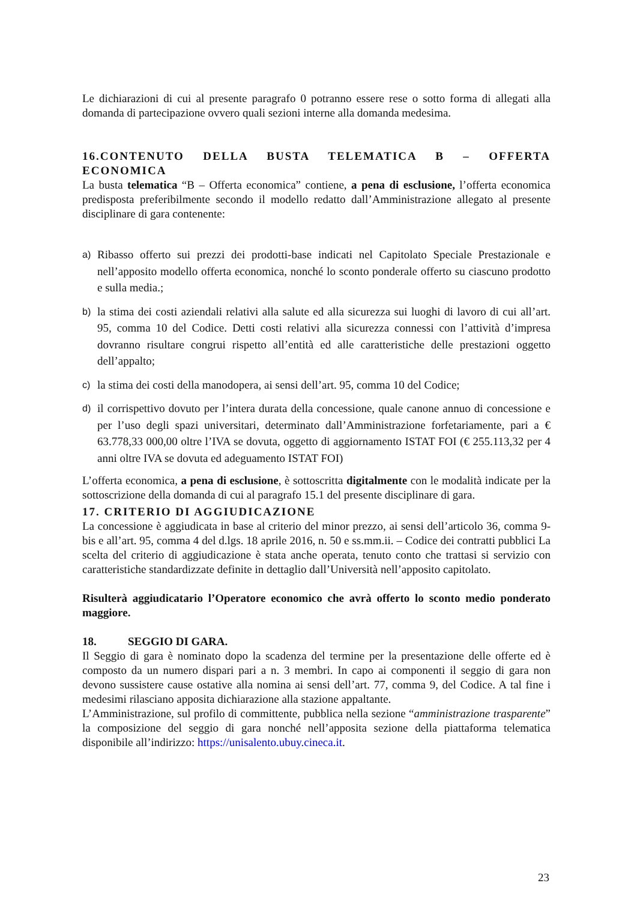Le dichiarazioni di cui al presente paragrafo 0 potranno essere rese o sotto forma di allegati alla domanda di partecipazione ovvero quali sezioni interne alla domanda medesima.
16.CONTENUTO DELLA BUSTA TELEMATICA B – OFFERTA ECONOMICA
La busta telematica “B – Offerta economica” contiene, a pena di esclusione, l’offerta economica predisposta preferibilmente secondo il modello redatto dall’Amministrazione allegato al presente disciplinare di gara contenente:
a)
Ribasso offerto sui prezzi dei prodotti-base indicati nel Capitolato Speciale Prestazionale e nell’apposito modello offerta economica, nonché lo sconto ponderale offerto su ciascuno prodotto e sulla media.;
b)
la stima dei costi aziendali relativi alla salute ed alla sicurezza sui luoghi di lavoro di cui all’art. 95, comma 10 del Codice. Detti costi relativi alla sicurezza connessi con l’attività d’impresa dovranno risultare congrui rispetto all’entità ed alle caratteristiche delle prestazioni oggetto dell’appalto;
c)
la stima dei costi della manodopera, ai sensi dell’art. 95, comma 10 del Codice;
d)
il corrispettivo dovuto per l’intera durata della concessione, quale canone annuo di concessione e per l’uso degli spazi universitari, determinato dall’Amministrazione forfetariamente, pari a € 63.778,33 000,00 oltre l’IVA se dovuta, oggetto di aggiornamento ISTAT FOI (€ 255.113,32 per 4 anni oltre IVA se dovuta ed adeguamento ISTAT FOI)
L’offerta economica, a pena di esclusione, è sottoscritta digitalmente con le modalità indicate per la sottoscrizione della domanda di cui al paragrafo 15.1 del presente disciplinare di gara.
17. CRITERIO DI AGGIUDICAZIONE
La concessione è aggiudicata in base al criterio del minor prezzo, ai sensi dell’articolo 36, comma 9-bis e all’art. 95, comma 4 del d.lgs. 18 aprile 2016, n. 50 e ss.mm.ii. – Codice dei contratti pubblici La scelta del criterio di aggiudicazione è stata anche operata, tenuto conto che trattasi si servizio con caratteristiche standardizzate definite in dettaglio dall’Università nell’apposito capitolato.
Risulterà aggiudicatario l’Operatore economico che avrà offerto lo sconto medio ponderato maggiore.
18. SEGGIO DI GARA.
Il Seggio di gara è nominato dopo la scadenza del termine per la presentazione delle offerte ed è composto da un numero dispari pari a n. 3 membri. In capo ai componenti il seggio di gara non devono sussistere cause ostative alla nomina ai sensi dell’art. 77, comma 9, del Codice. A tal fine i medesimi rilasciano apposita dichiarazione alla stazione appaltante.
L’Amministrazione, sul profilo di committente, pubblica nella sezione “amministrazione trasparente” la composizione del seggio di gara nonché nell’apposita sezione della piattaforma telematica disponibile all’indirizzo: https://unisalento.ubuy.cineca.it.
23